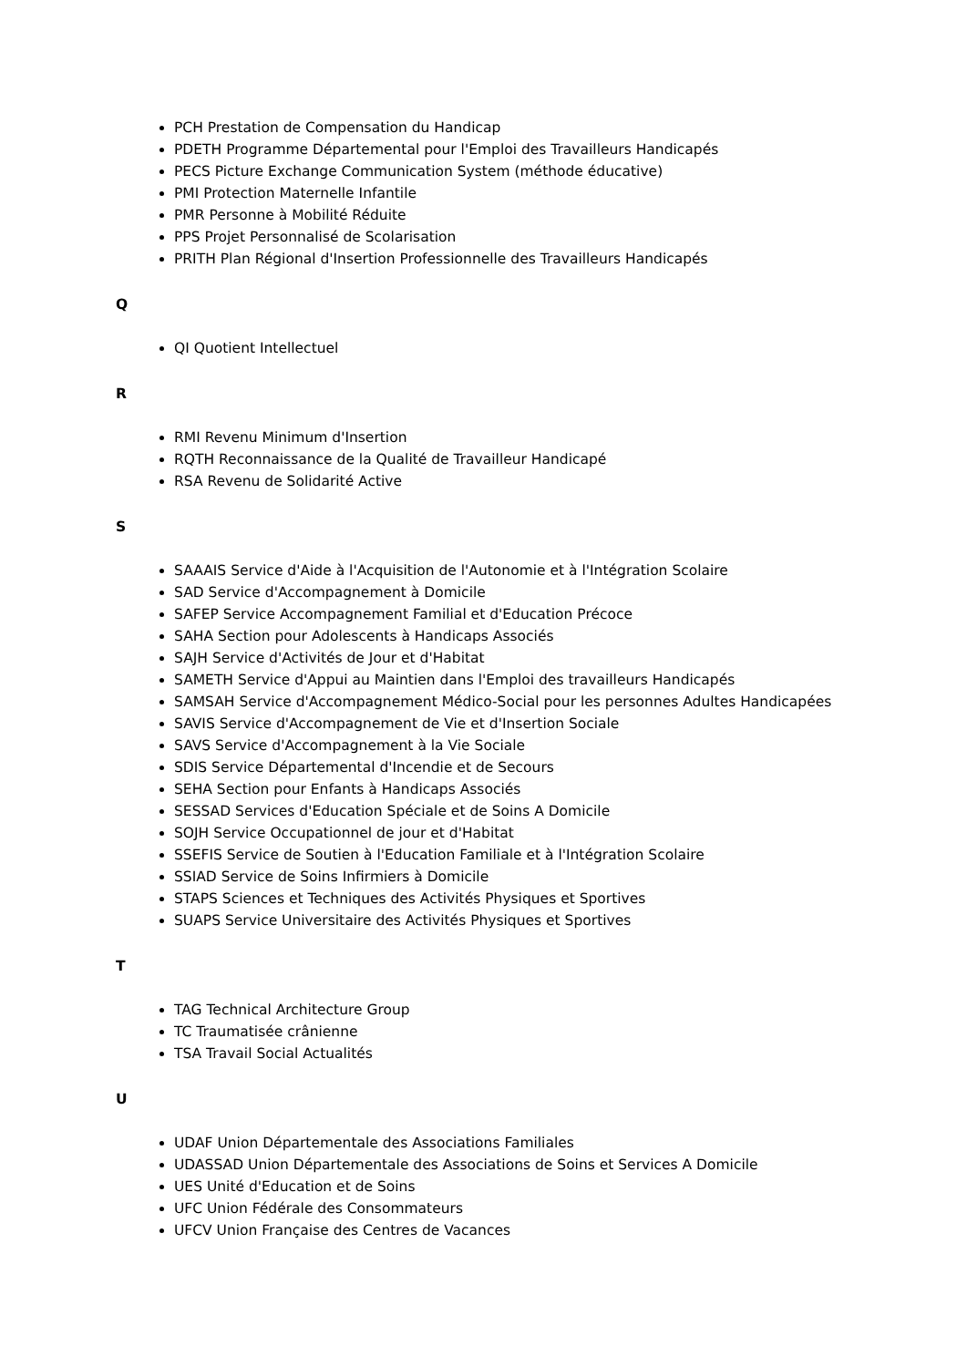PCH Prestation de Compensation du Handicap
PDETH Programme Départemental pour l'Emploi des Travailleurs Handicapés
PECS Picture Exchange Communication System (méthode éducative)
PMI Protection Maternelle Infantile
PMR Personne à Mobilité Réduite
PPS Projet Personnalisé de Scolarisation
PRITH Plan Régional d'Insertion Professionnelle des Travailleurs Handicapés
Q
QI Quotient Intellectuel
R
RMI Revenu Minimum d'Insertion
RQTH Reconnaissance de la Qualité de Travailleur Handicapé
RSA Revenu de Solidarité Active
S
SAAAIS Service d'Aide à l'Acquisition de l'Autonomie et à l'Intégration Scolaire
SAD Service d'Accompagnement à Domicile
SAFEP Service Accompagnement Familial et d'Education Précoce
SAHA Section pour Adolescents à Handicaps Associés
SAJH Service d'Activités de Jour et d'Habitat
SAMETH Service d'Appui au Maintien dans l'Emploi des travailleurs Handicapés
SAMSAH Service d'Accompagnement Médico-Social pour les personnes Adultes Handicapées
SAVIS Service d'Accompagnement de Vie et d'Insertion Sociale
SAVS Service d'Accompagnement à la Vie Sociale
SDIS Service Départemental d'Incendie et de Secours
SEHA Section pour Enfants à Handicaps Associés
SESSAD Services d'Education Spéciale et de Soins A Domicile
SOJH Service Occupationnel de jour et d'Habitat
SSEFIS Service de Soutien à l'Education Familiale et à l'Intégration Scolaire
SSIAD Service de Soins Infirmiers à Domicile
STAPS Sciences et Techniques des Activités Physiques et Sportives
SUAPS Service Universitaire des Activités Physiques et Sportives
T
TAG Technical Architecture Group
TC Traumatisée crânienne
TSA Travail Social Actualités
U
UDAF Union Départementale des Associations Familiales
UDASSAD Union Départementale des Associations de Soins et Services A Domicile
UES Unité d'Education et de Soins
UFC Union Fédérale des Consommateurs
UFCV Union Française des Centres de Vacances